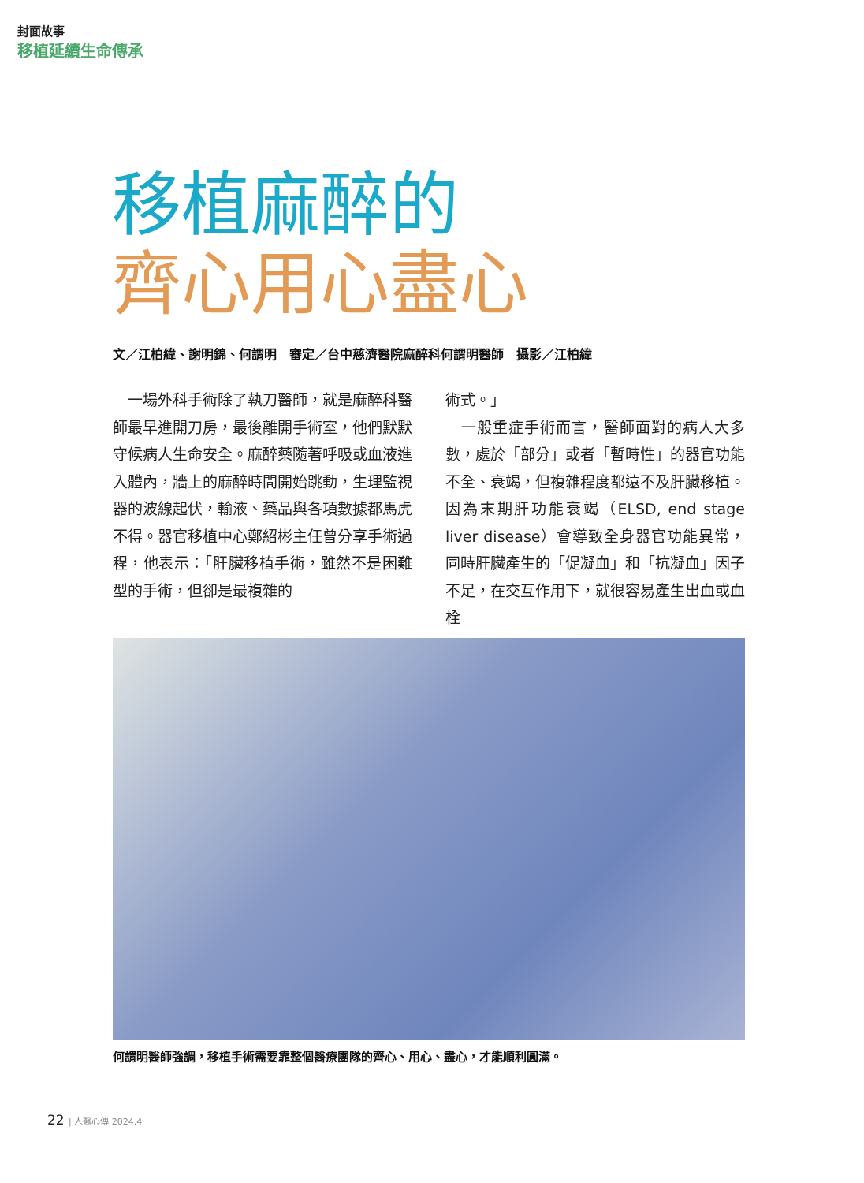封面故事
移植延續生命傳承
移植麻醉的
齊心用心盡心
文／江柏緯、謝明錦、何謂明　審定／台中慈濟醫院麻醉科何謂明醫師　攝影／江柏緯
　一場外科手術除了執刀醫師，就是麻醉科醫師最早進開刀房，最後離開手術室，他們默默守候病人生命安全。麻醉藥隨著呼吸或血液進入體內，牆上的麻醉時間開始跳動，生理監視器的波線起伏，輸液、藥品與各項數據都馬虎不得。器官移植中心鄭紹彬主任曾分享手術過程，他表示：「肝臟移植手術，雖然不是困難型的手術，但卻是最複雜的
術式。」
　一般重症手術而言，醫師面對的病人大多數，處於「部分」或者「暫時性」的器官功能不全、衰竭，但複雜程度都遠不及肝臟移植。因為末期肝功能衰竭（ELSD, end stage liver disease）會導致全身器官功能異常，同時肝臟產生的「促凝血」和「抗凝血」因子不足，在交互作用下，就很容易產生出血或血栓
何謂明醫師強調，移植手術需要靠整個醫療團隊的齊心、用心、盡心，才能順利圓滿。
22 | 人醫心傳 2024.4